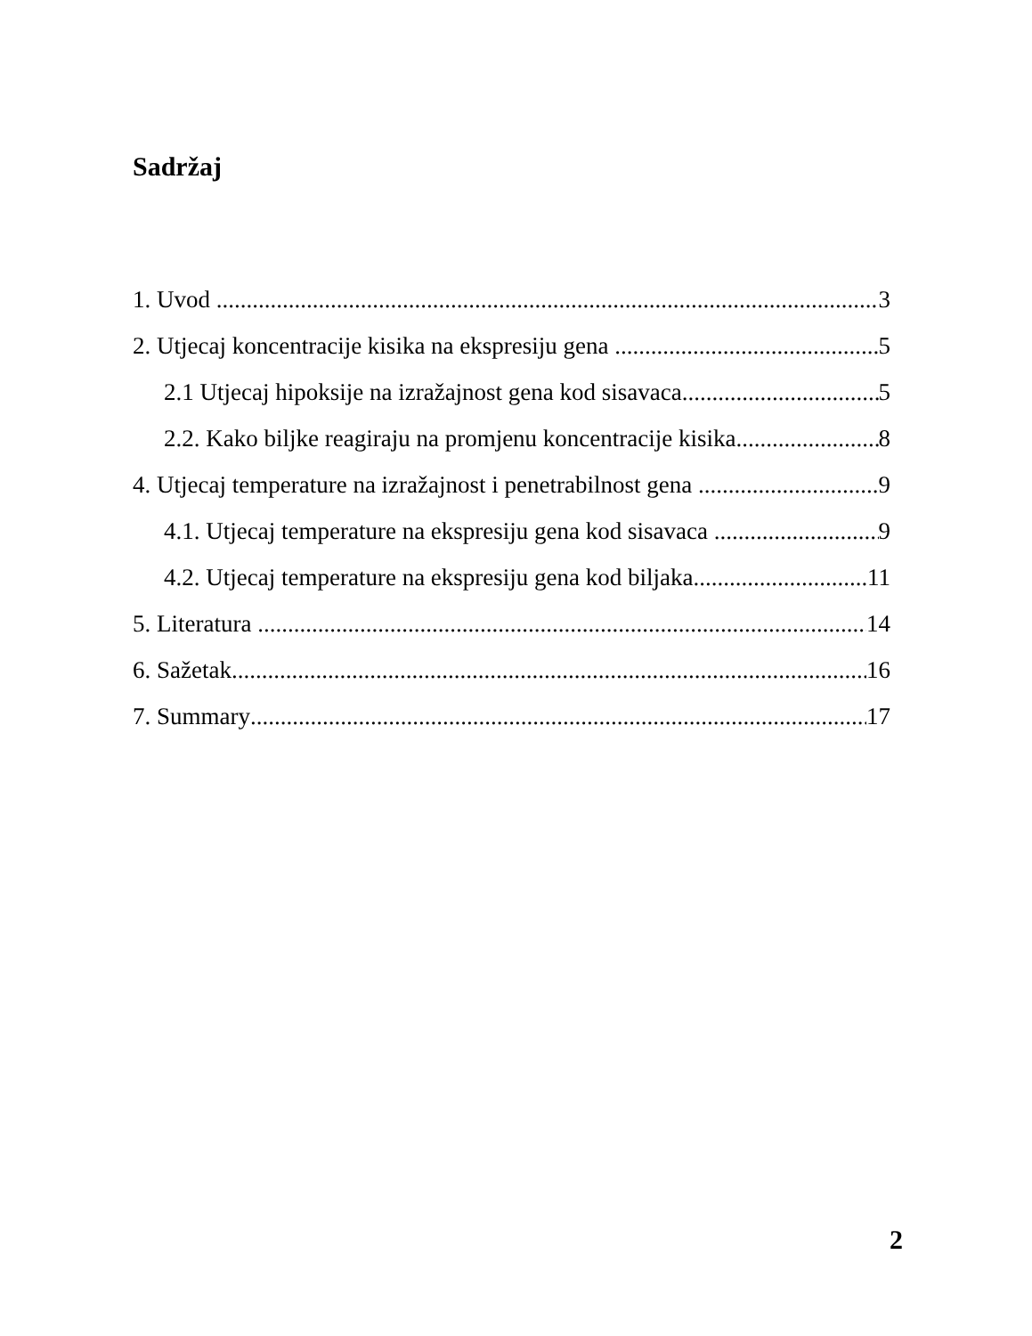Sadržaj
1. Uvod 3
2. Utjecaj koncentracije kisika na ekspresiju gena 5
2.1 Utjecaj hipoksije na izražajnost gena kod sisavaca 5
2.2. Kako biljke reagiraju na promjenu koncentracije kisika 8
4. Utjecaj temperature na izražajnost i penetrabilnost gena 9
4.1. Utjecaj temperature na ekspresiju gena kod sisavaca 9
4.2. Utjecaj temperature na ekspresiju gena kod biljaka 11
5. Literatura 14
6. Sažetak 16
7. Summary 17
2